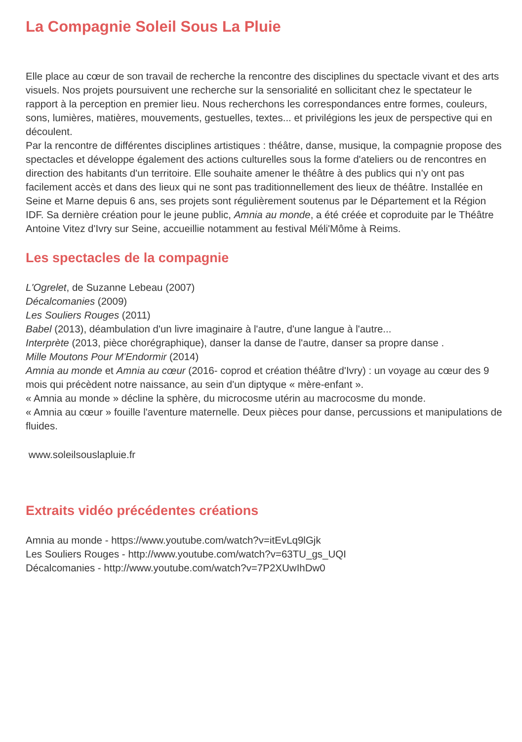La Compagnie Soleil Sous La Pluie
Elle place au cœur de son travail de recherche la rencontre des disciplines du spectacle vivant et des arts visuels. Nos projets poursuivent une recherche sur la sensorialité en sollicitant chez le spectateur le rapport à la perception en premier lieu. Nous recherchons les correspondances entre formes, couleurs, sons, lumières, matières, mouvements, gestuelles, textes... et privilégions les jeux de perspective qui en découlent.
Par la rencontre de différentes disciplines artistiques : théâtre, danse, musique, la compagnie propose des spectacles et développe également des actions culturelles sous la forme d'ateliers ou de rencontres en direction des habitants d'un territoire. Elle souhaite amener le théâtre à des publics qui n’y ont pas facilement accès et dans des lieux qui ne sont pas traditionnellement des lieux de théâtre. Installée en Seine et Marne depuis 6 ans, ses projets sont régulièrement soutenus par le Département et la Région IDF. Sa dernière création pour le jeune public, Amnia au monde, a été créée et coproduite par le Théâtre Antoine Vitez d'Ivry sur Seine, accueillie notamment au festival Méli'Môme à Reims.
Les spectacles de la compagnie
L'Ogrelet, de Suzanne Lebeau (2007)
Décalcomanies (2009)
Les Souliers Rouges (2011)
Babel (2013), déambulation d'un livre imaginaire à l'autre, d'une langue à l'autre...
Interprète (2013, pièce chorégraphique), danser la danse de l'autre, danser sa propre danse .
Mille Moutons Pour M'Endormir (2014)
Amnia au monde et Amnia au cœur (2016- coprod et création théâtre d'Ivry) : un voyage au cœur des 9 mois qui précèdent notre naissance, au sein d'un diptyque « mère-enfant ».
« Amnia au monde » décline la sphère, du microcosme utérin au macrocosme du monde.
« Amnia au cœur » fouille l'aventure maternelle. Deux pièces pour danse, percussions et manipulations de fluides.
www.soleilsouslapluie.fr
Extraits vidéo précédentes créations
Amnia au monde - https://www.youtube.com/watch?v=itEvLq9lGjk
Les Souliers Rouges - http://www.youtube.com/watch?v=63TU_gs_UQI
Décalcomanies - http://www.youtube.com/watch?v=7P2XUwIhDw0